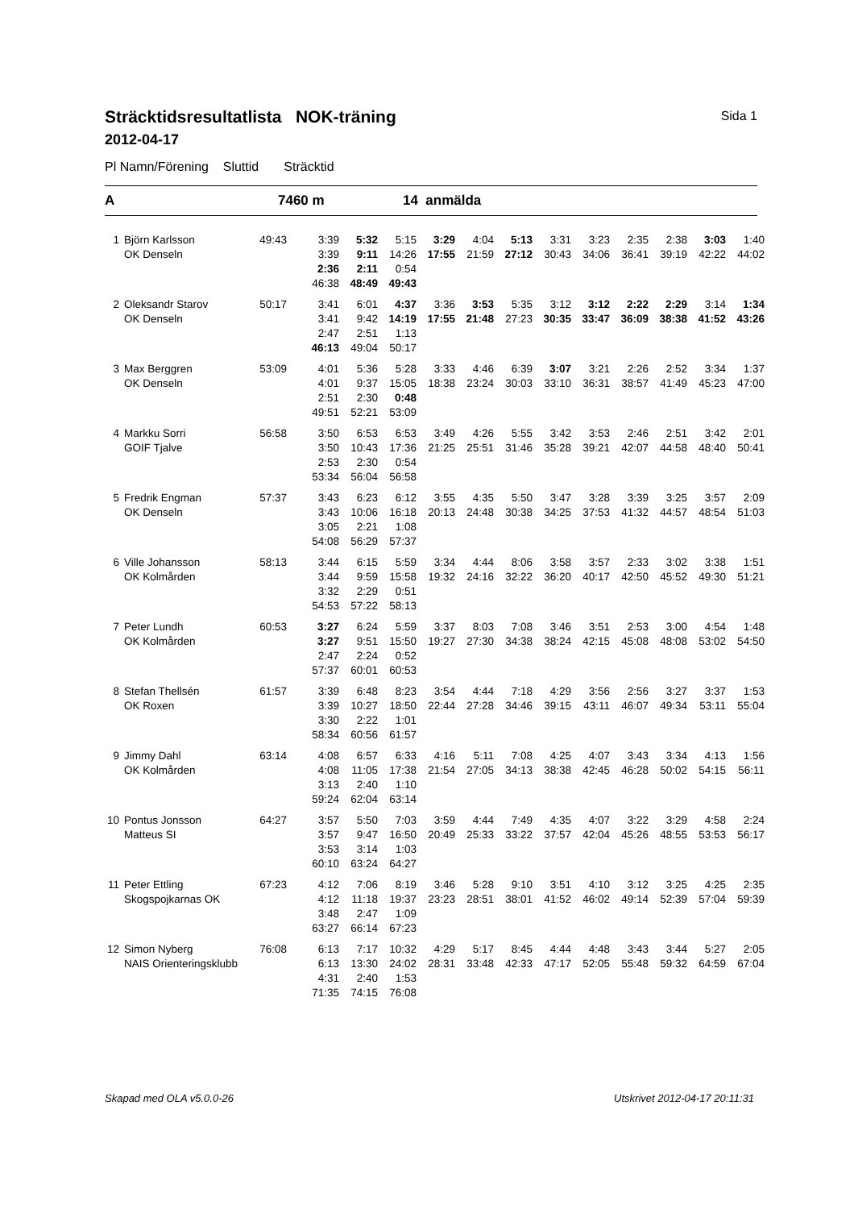Sträcktidsresultatlista NOK-träning
2012-04-17
Sida 1
Pl Namn/Förening Sluttid Sträcktid
A 7460 m 14 anmälda
| 1 | Björn Karlsson | 49:43 | 3:39 | 5:32 | 5:15 | 3:29 | 4:04 | 5:13 | 3:31 | 3:23 | 2:35 | 2:38 | 3:03 | 1:40 |
| | OK Denseln | | 3:39 | 9:11 | 14:26 | 17:55 | 21:59 | 27:12 | 30:43 | 34:06 | 36:41 | 39:19 | 42:22 | 44:02 |
| | | | 2:36 | 2:11 | 0:54 | | | | | | | | | |
| | | | 46:38 | 48:49 | 49:43 | | | | | | | | | |
| 2 | Oleksandr Starov | 50:17 | 3:41 | 6:01 | 4:37 | 3:36 | 3:53 | 5:35 | 3:12 | 3:12 | 2:22 | 2:29 | 3:14 | 1:34 |
| | OK Denseln | | 3:41 | 9:42 | 14:19 | 17:55 | 21:48 | 27:23 | 30:35 | 33:47 | 36:09 | 38:38 | 41:52 | 43:26 |
| | | | 2:47 | 2:51 | 1:13 | | | | | | | | | |
| | | | 46:13 | 49:04 | 50:17 | | | | | | | | | |
| 3 | Max Berggren | 53:09 | 4:01 | 5:36 | 5:28 | 3:33 | 4:46 | 6:39 | 3:07 | 3:21 | 2:26 | 2:52 | 3:34 | 1:37 |
| | OK Denseln | | 4:01 | 9:37 | 15:05 | 18:38 | 23:24 | 30:03 | 33:10 | 36:31 | 38:57 | 41:49 | 45:23 | 47:00 |
| | | | 2:51 | 2:30 | 0:48 | | | | | | | | | |
| | | | 49:51 | 52:21 | 53:09 | | | | | | | | | |
| 4 | Markku Sorri | 56:58 | 3:50 | 6:53 | 6:53 | 3:49 | 4:26 | 5:55 | 3:42 | 3:53 | 2:46 | 2:51 | 3:42 | 2:01 |
| | GOIF Tjalve | | 3:50 | 10:43 | 17:36 | 21:25 | 25:51 | 31:46 | 35:28 | 39:21 | 42:07 | 44:58 | 48:40 | 50:41 |
| | | | 2:53 | 2:30 | 0:54 | | | | | | | | | |
| | | | 53:34 | 56:04 | 56:58 | | | | | | | | | |
| 5 | Fredrik Engman | 57:37 | 3:43 | 6:23 | 6:12 | 3:55 | 4:35 | 5:50 | 3:47 | 3:28 | 3:39 | 3:25 | 3:57 | 2:09 |
| | OK Denseln | | 3:43 | 10:06 | 16:18 | 20:13 | 24:48 | 30:38 | 34:25 | 37:53 | 41:32 | 44:57 | 48:54 | 51:03 |
| | | | 3:05 | 2:21 | 1:08 | | | | | | | | | |
| | | | 54:08 | 56:29 | 57:37 | | | | | | | | | |
| 6 | Ville Johansson | 58:13 | 3:44 | 6:15 | 5:59 | 3:34 | 4:44 | 8:06 | 3:58 | 3:57 | 2:33 | 3:02 | 3:38 | 1:51 |
| | OK Kolmården | | 3:44 | 9:59 | 15:58 | 19:32 | 24:16 | 32:22 | 36:20 | 40:17 | 42:50 | 45:52 | 49:30 | 51:21 |
| | | | 3:32 | 2:29 | 0:51 | | | | | | | | | |
| | | | 54:53 | 57:22 | 58:13 | | | | | | | | | |
| 7 | Peter Lundh | 60:53 | 3:27 | 6:24 | 5:59 | 3:37 | 8:03 | 7:08 | 3:46 | 3:51 | 2:53 | 3:00 | 4:54 | 1:48 |
| | OK Kolmården | | 3:27 | 9:51 | 15:50 | 19:27 | 27:30 | 34:38 | 38:24 | 42:15 | 45:08 | 48:08 | 53:02 | 54:50 |
| | | | 2:47 | 2:24 | 0:52 | | | | | | | | | |
| | | | 57:37 | 60:01 | 60:53 | | | | | | | | | |
| 8 | Stefan Thellsén | 61:57 | 3:39 | 6:48 | 8:23 | 3:54 | 4:44 | 7:18 | 4:29 | 3:56 | 2:56 | 3:27 | 3:37 | 1:53 |
| | OK Roxen | | 3:39 | 10:27 | 18:50 | 22:44 | 27:28 | 34:46 | 39:15 | 43:11 | 46:07 | 49:34 | 53:11 | 55:04 |
| | | | 3:30 | 2:22 | 1:01 | | | | | | | | | |
| | | | 58:34 | 60:56 | 61:57 | | | | | | | | | |
| 9 | Jimmy Dahl | 63:14 | 4:08 | 6:57 | 6:33 | 4:16 | 5:11 | 7:08 | 4:25 | 4:07 | 3:43 | 3:34 | 4:13 | 1:56 |
| | OK Kolmården | | 4:08 | 11:05 | 17:38 | 21:54 | 27:05 | 34:13 | 38:38 | 42:45 | 46:28 | 50:02 | 54:15 | 56:11 |
| | | | 3:13 | 2:40 | 1:10 | | | | | | | | | |
| | | | 59:24 | 62:04 | 63:14 | | | | | | | | | |
| 10 | Pontus Jonsson | 64:27 | 3:57 | 5:50 | 7:03 | 3:59 | 4:44 | 7:49 | 4:35 | 4:07 | 3:22 | 3:29 | 4:58 | 2:24 |
| | Matteus SI | | 3:57 | 9:47 | 16:50 | 20:49 | 25:33 | 33:22 | 37:57 | 42:04 | 45:26 | 48:55 | 53:53 | 56:17 |
| | | | 3:53 | 3:14 | 1:03 | | | | | | | | | |
| | | | 60:10 | 63:24 | 64:27 | | | | | | | | | |
| 11 | Peter Ettling | 67:23 | 4:12 | 7:06 | 8:19 | 3:46 | 5:28 | 9:10 | 3:51 | 4:10 | 3:12 | 3:25 | 4:25 | 2:35 |
| | Skogspojkarnas OK | | 4:12 | 11:18 | 19:37 | 23:23 | 28:51 | 38:01 | 41:52 | 46:02 | 49:14 | 52:39 | 57:04 | 59:39 |
| | | | 3:48 | 2:47 | 1:09 | | | | | | | | | |
| | | | 63:27 | 66:14 | 67:23 | | | | | | | | | |
| 12 | Simon Nyberg | 76:08 | 6:13 | 7:17 | 10:32 | 4:29 | 5:17 | 8:45 | 4:44 | 4:48 | 3:43 | 3:44 | 5:27 | 2:05 |
| | NAIS Orienteringsklubb | | 6:13 | 13:30 | 24:02 | 28:31 | 33:48 | 42:33 | 47:17 | 52:05 | 55:48 | 59:32 | 64:59 | 67:04 |
| | | | 4:31 | 2:40 | 1:53 | | | | | | | | | |
| | | | 71:35 | 74:15 | 76:08 | | | | | | | | | |
Skapad med OLA v5.0.0-26 Utskrivet 2012-04-17 20:11:31